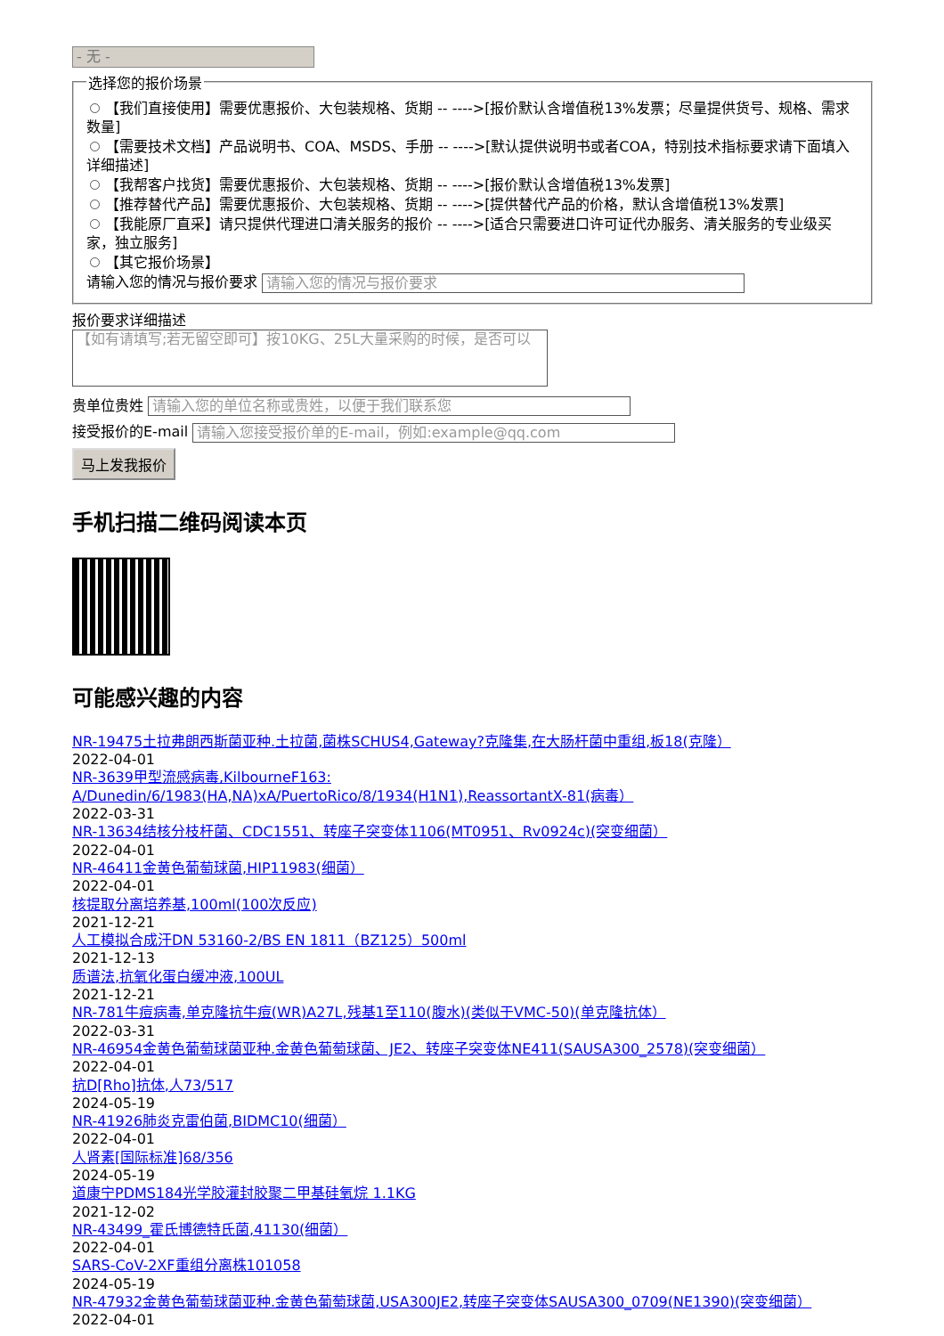- 无 -
选择您的报价场景
【我们直接使用】需要优惠报价、大包装规格、货期 -- ---->[报价默认含增值税13%发票；尽量提供货号、规格、需求数量]
【需要技术文档】产品说明书、COA、MSDS、手册 -- ---->[默认提供说明书或者COA，特别技术指标要求请下面填入详细描述]
【我帮客户找货】需要优惠报价、大包装规格、货期 -- ---->[报价默认含增值税13%发票]
【推荐替代产品】需要优惠报价、大包装规格、货期 -- ---->[提供替代产品的价格，默认含增值税13%发票]
【我能原厂直采】请只提供代理进口清关服务的报价 -- ---->[适合只需要进口许可证代办服务、清关服务的专业级买家，独立服务]
【其它报价场景】
请输入您的情况与报价要求 请输入您的情况与报价要求
报价要求详细描述
【如有请填写;若无留空即可】按10KG、25L大量采购的时候，是否可以
贵单位贵姓 请输入您的单位名称或贵姓，以便于我们联系您
接受报价的E-mail 请输入您接受报价单的E-mail，例如:example@qq.com
马上发我报价
手机扫描二维码阅读本页
可能感兴趣的内容
NR-19475土拉弗朗西斯菌亚种.土拉菌,菌株SCHUS4,Gateway?克隆集,在大肠杆菌中重组,板18(克隆）
2022-04-01
NR-3639甲型流感病毒,KilbourneF163:
A/Dunedin/6/1983(HA,NA)xA/PuertoRico/8/1934(H1N1),ReassortantX-81(病毒）
2022-03-31
NR-13634结核分枝杆菌、CDC1551、转座子突变体1106(MT0951、Rv0924c)(突变细菌）
2022-04-01
NR-46411金黄色葡萄球菌,HIP11983(细菌）
2022-04-01
核提取分离培养基,100ml(100次反应)
2021-12-21
人工模拟合成汗DN 53160-2/BS EN 1811（BZ125）500ml
2021-12-13
质谱法,抗氧化蛋白缓冲液,100UL
2021-12-21
NR-781牛痘病毒,单克隆抗牛痘(WR)A27L,残基1至110(腹水)(类似于VMC-50)(单克隆抗体）
2022-03-31
NR-46954金黄色葡萄球菌亚种.金黄色葡萄球菌、JE2、转座子突变体NE411(SAUSA300_2578)(突变细菌）
2022-04-01
抗D[Rho]抗体,人73/517
2024-05-19
NR-41926肺炎克雷伯菌,BIDMC10(细菌）
2022-04-01
人肾素[国际标准]68/356
2024-05-19
道康宁PDMS184光学胶灌封胶聚二甲基硅氧烷 1.1KG
2021-12-02
NR-43499_霍氏博德特氏菌,41130(细菌）
2022-04-01
SARS-CoV-2XF重组分离株101058
2024-05-19
NR-47932金黄色葡萄球菌亚种.金黄色葡萄球菌,USA300JE2,转座子突变体SAUSA300_0709(NE1390)(突变细菌）
2022-04-01